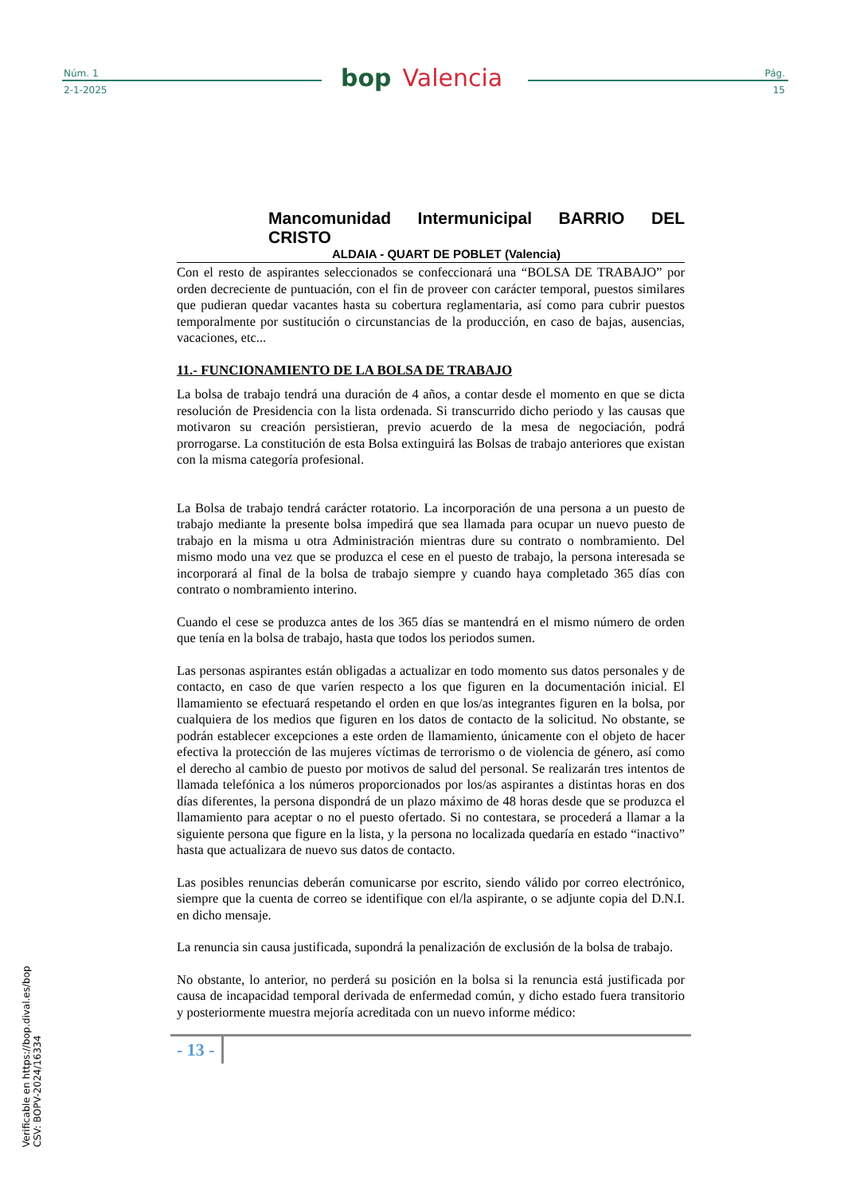Núm. 1
2-1-2025
bop Valencia
Pág.
15
Mancomunidad Intermunicipal BARRIO DEL CRISTO
ALDAIA - QUART DE POBLET (Valencia)
Con el resto de aspirantes seleccionados se confeccionará una “BOLSA DE TRABAJO” por orden decreciente de puntuación, con el fin de proveer con carácter temporal, puestos similares que pudieran quedar vacantes hasta su cobertura reglamentaria, así como para cubrir puestos temporalmente por sustitución o circunstancias de la producción, en caso de bajas, ausencias, vacaciones, etc...
11.- FUNCIONAMIENTO DE LA BOLSA DE TRABAJO
La bolsa de trabajo tendrá una duración de 4 años, a contar desde el momento en que se dicta resolución de Presidencia con la lista ordenada. Si transcurrido dicho periodo y las causas que motivaron su creación persistieran, previo acuerdo de la mesa de negociación, podrá prorrogarse. La constitución de esta Bolsa extinguirá las Bolsas de trabajo anteriores que existan con la misma categoría profesional.
La Bolsa de trabajo tendrá carácter rotatorio. La incorporación de una persona a un puesto de trabajo mediante la presente bolsa impedirá que sea llamada para ocupar un nuevo puesto de trabajo en la misma u otra Administración mientras dure su contrato o nombramiento. Del mismo modo una vez que se produzca el cese en el puesto de trabajo, la persona interesada se incorporará al final de la bolsa de trabajo siempre y cuando haya completado 365 días con contrato o nombramiento interino.
Cuando el cese se produzca antes de los 365 días se mantendrá en el mismo número de orden que tenía en la bolsa de trabajo, hasta que todos los periodos sumen.
Las personas aspirantes están obligadas a actualizar en todo momento sus datos personales y de contacto, en caso de que varíen respecto a los que figuren en la documentación inicial. El llamamiento se efectuará respetando el orden en que los/as integrantes figuren en la bolsa, por cualquiera de los medios que figuren en los datos de contacto de la solicitud. No obstante, se podrán establecer excepciones a este orden de llamamiento, únicamente con el objeto de hacer efectiva la protección de las mujeres víctimas de terrorismo o de violencia de género, así como el derecho al cambio de puesto por motivos de salud del personal. Se realizarán tres intentos de llamada telefónica a los números proporcionados por los/as aspirantes a distintas horas en dos días diferentes, la persona dispondrá de un plazo máximo de 48 horas desde que se produzca el llamamiento para aceptar o no el puesto ofertado. Si no contestara, se procederá a llamar a la siguiente persona que figure en la lista, y la persona no localizada quedaría en estado “inactivo” hasta que actualizara de nuevo sus datos de contacto.
Las posibles renuncias deberán comunicarse por escrito, siendo válido por correo electrónico, siempre que la cuenta de correo se identifique con el/la aspirante, o se adjunte copia del D.N.I. en dicho mensaje.
La renuncia sin causa justificada, supondrá la penalización de exclusión de la bolsa de trabajo.
No obstante, lo anterior, no perderá su posición en la bolsa si la renuncia está justificada por causa de incapacidad temporal derivada de enfermedad común, y dicho estado fuera transitorio y posteriormente muestra mejoría acreditada con un nuevo informe médico:
- 13 -
Verificable en https://bop.dival.es/bop
CSV: BOPV-2024/16334